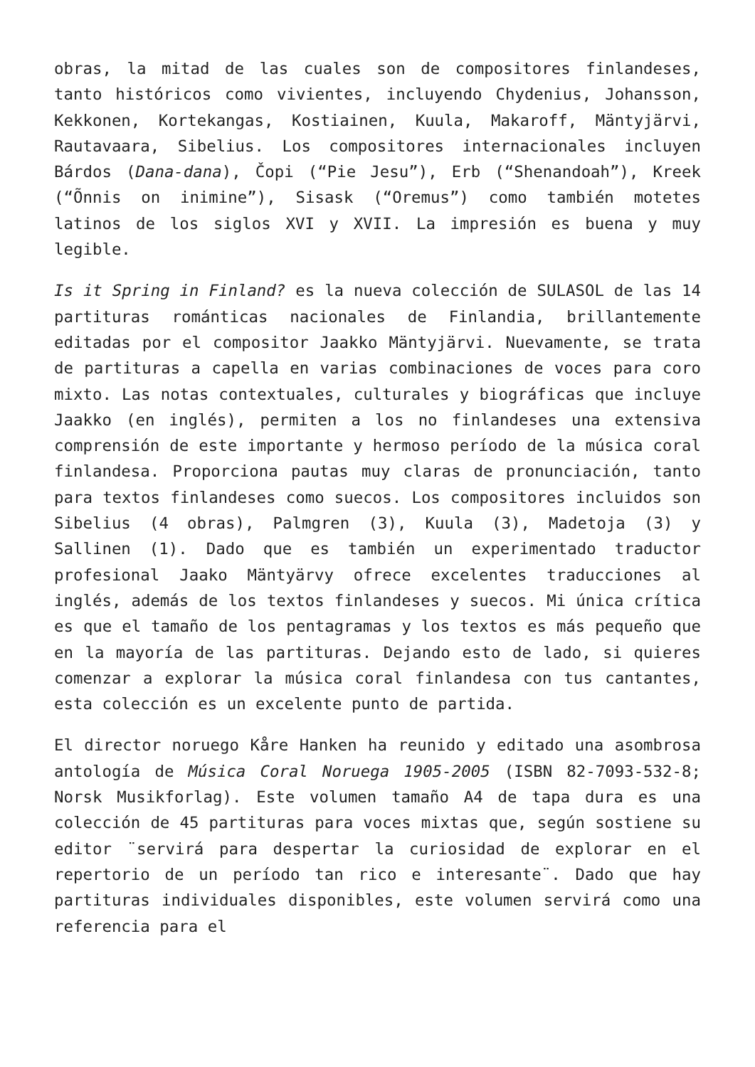obras, la mitad de las cuales son de compositores finlandeses, tanto históricos como vivientes, incluyendo Chydenius, Johansson, Kekkonen, Kortekangas, Kostiainen, Kuula, Makaroff, Mäntyjärvi, Rautavaara, Sibelius. Los compositores internacionales incluyen Bárdos (Dana-dana), Čopi (“Pie Jesu”), Erb (“Shenandoah”), Kreek (“Õnnis on inimine”), Sisask (“Oremus”) como también motetes latinos de los siglos XVI y XVII. La impresión es buena y muy legible.
Is it Spring in Finland? es la nueva colección de SULASOL de las 14 partituras románticas nacionales de Finlandia, brillantemente editadas por el compositor Jaakko Mäntyjärvi. Nuevamente, se trata de partituras a capella en varias combinaciones de voces para coro mixto. Las notas contextuales, culturales y biográficas que incluye Jaakko (en inglés), permiten a los no finlandeses una extensiva comprensión de este importante y hermoso período de la música coral finlandesa. Proporciona pautas muy claras de pronunciación, tanto para textos finlandeses como suecos. Los compositores incluidos son Sibelius (4 obras), Palmgren (3), Kuula (3), Madetoja (3) y Sallinen (1). Dado que es también un experimentado traductor profesional Jaako Mäntyärvy ofrece excelentes traducciones al inglés, además de los textos finlandeses y suecos. Mi única crítica es que el tamaño de los pentagramas y los textos es más pequeño que en la mayoría de las partituras. Dejando esto de lado, si quieres comenzar a explorar la música coral finlandesa con tus cantantes, esta colección es un excelente punto de partida.
El director noruego Kåre Hanken ha reunido y editado una asombrosa antología de Música Coral Noruega 1905-2005 (ISBN 82-7093-532-8; Norsk Musikforlag). Este volumen tamaño A4 de tapa dura es una colección de 45 partituras para voces mixtas que, según sostiene su editor ¨servirá para despertar la curiosidad de explorar en el repertorio de un período tan rico e interesante¨. Dado que hay partituras individuales disponibles, este volumen servirá como una referencia para el